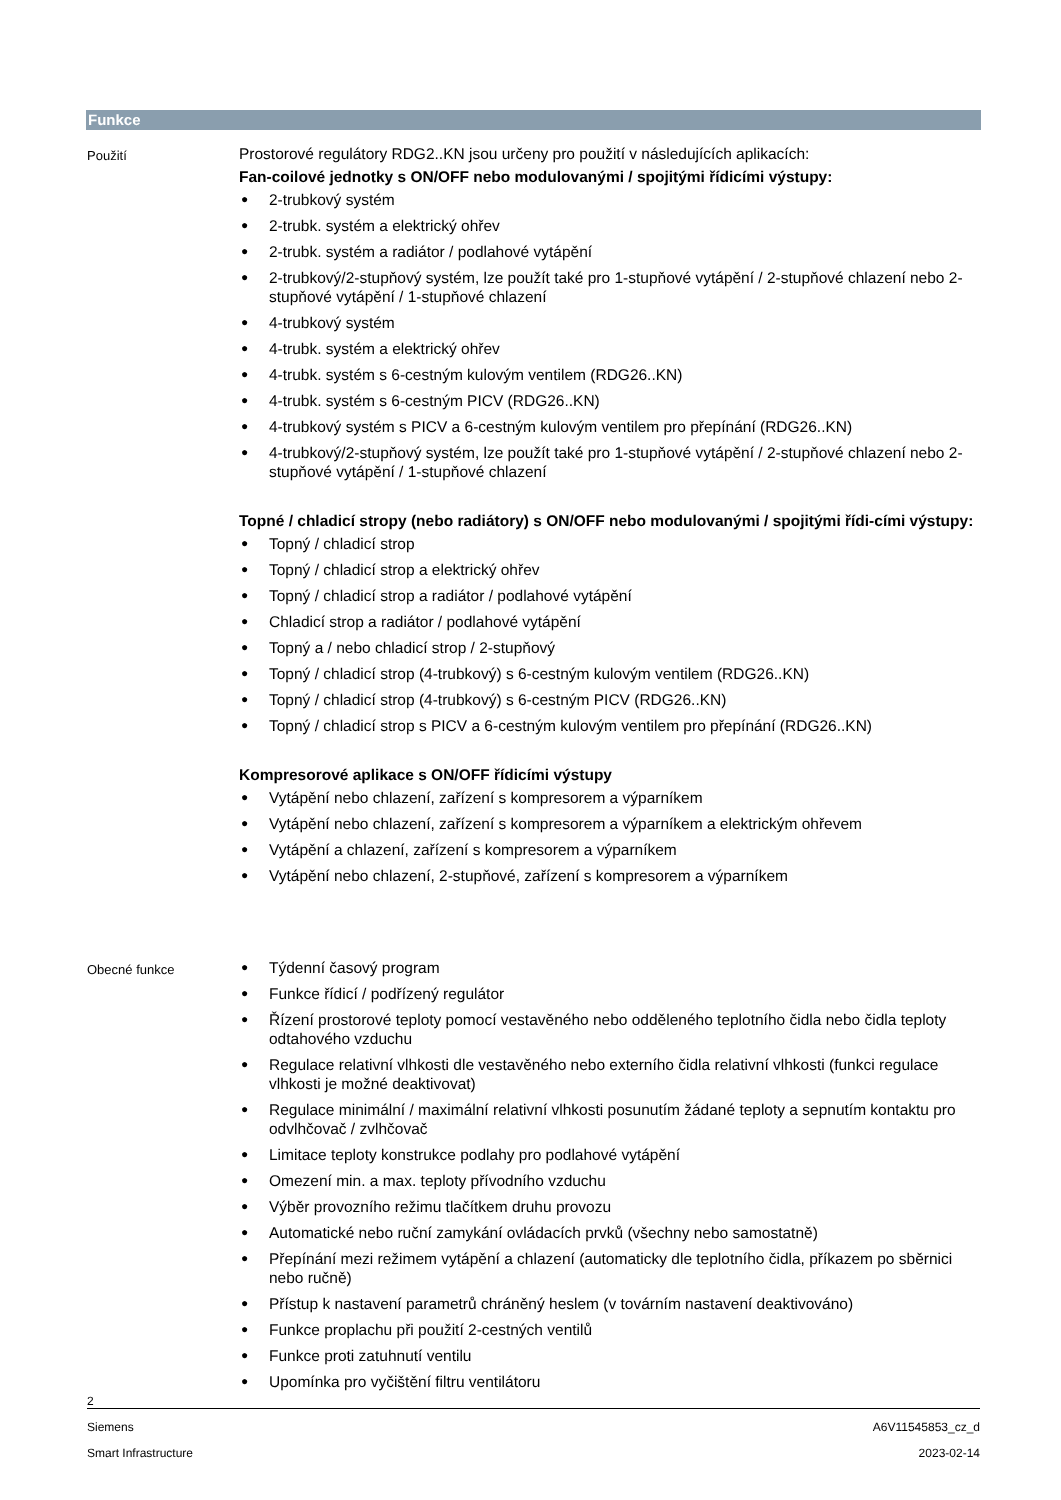Funkce
Použití
Prostorové regulátory RDG2..KN jsou určeny pro použití v následujících aplikacích:
Fan-coilové jednotky s ON/OFF nebo modulovanými / spojitými řídicími výstupy:
● 2-trubkový systém
● 2-trubk. systém a elektrický ohřev
● 2-trubk. systém a radiátor / podlahové vytápění
● 2-trubkový/2-stupňový systém, lze použít také pro 1-stupňové vytápění / 2-stupňové chlazení nebo 2-stupňové vytápění / 1-stupňové chlazení
● 4-trubkový systém
● 4-trubk. systém a elektrický ohřev
● 4-trubk. systém s 6-cestným kulovým ventilem (RDG26..KN)
● 4-trubk. systém s 6-cestným PICV (RDG26..KN)
● 4-trubkový systém s PICV a 6-cestným kulovým ventilem pro přepínání (RDG26..KN)
● 4-trubkový/2-stupňový systém, lze použít také pro 1-stupňové vytápění / 2-stupňové chlazení nebo 2-stupňové vytápění / 1-stupňové chlazení
Topné / chladicí stropy (nebo radiátory) s ON/OFF nebo modulovanými / spojitými řídi-cími výstupy:
● Topný / chladicí strop
● Topný / chladicí strop a elektrický ohřev
● Topný / chladicí strop a radiátor / podlahové vytápění
● Chladicí strop a radiátor / podlahové vytápění
● Topný a / nebo chladicí strop / 2-stupňový
● Topný / chladicí strop (4-trubkový) s 6-cestným kulovým ventilem (RDG26..KN)
● Topný / chladicí strop (4-trubkový) s 6-cestným PICV (RDG26..KN)
● Topný / chladicí strop s PICV a 6-cestným kulovým ventilem pro přepínání (RDG26..KN)
Kompresorové aplikace s ON/OFF řídicími výstupy
● Vytápění nebo chlazení, zařízení s kompresorem a výparníkem
● Vytápění nebo chlazení, zařízení s kompresorem a výparníkem a elektrickým ohřevem
● Vytápění a chlazení, zařízení s kompresorem a výparníkem
● Vytápění nebo chlazení, 2-stupňové, zařízení s kompresorem a výparníkem
Obecné funkce
● Týdenní časový program
● Funkce řídicí / podřízený regulátor
● Řízení prostorové teploty pomocí vestavěného nebo odděleného teplotního čidla nebo čidla teploty odtahového vzduchu
● Regulace relativní vlhkosti dle vestavěného nebo externího čidla relativní vlhkosti (funkci regulace vlhkosti je možné deaktivovat)
● Regulace minimální / maximální relativní vlhkosti posunutím žádané teploty a sepnutím kontaktu pro odvlhčovač / zvlhčovač
● Limitace teploty konstrukce podlahy pro podlahové vytápění
● Omezení min. a max. teploty přívodního vzduchu
● Výběr provozního režimu tlačítkem druhu provozu
● Automatické nebo ruční zamykání ovládacích prvků (všechny nebo samostatně)
● Přepínání mezi režimem vytápění a chlazení (automaticky dle teplotního čidla, příkazem po sběrnici nebo ručně)
● Přístup k nastavení parametrů chráněný heslem (v továrním nastavení deaktivováno)
● Funkce proplachu při použití 2-cestných ventilů
● Funkce proti zatuhnutí ventilu
● Upomínka pro vyčištění filtru ventilátoru
2
Siemens A6V11545853_cz_d
Smart Infrastructure 2023-02-14